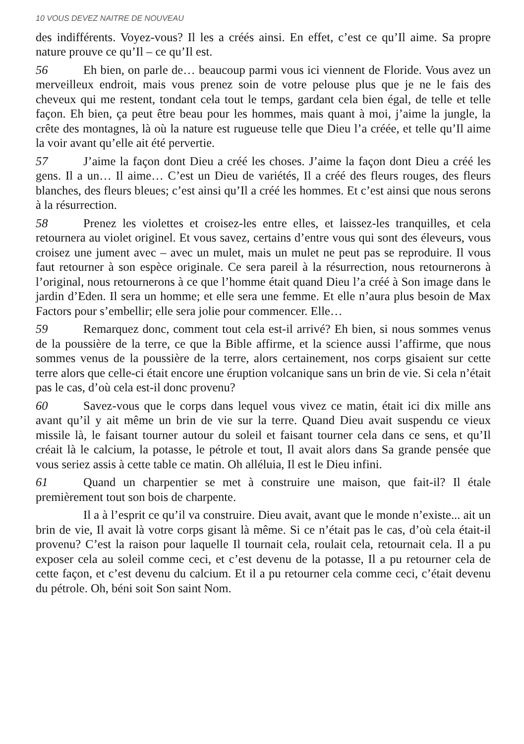10 VOUS DEVEZ NAITRE DE NOUVEAU
des indifférents. Voyez-vous? Il les a créés ainsi. En effet, c’est ce qu’Il aime. Sa propre nature prouve ce qu’Il – ce qu’Il est.
56 Eh bien, on parle de… beaucoup parmi vous ici viennent de Floride. Vous avez un merveilleux endroit, mais vous prenez soin de votre pelouse plus que je ne le fais des cheveux qui me restent, tondant cela tout le temps, gardant cela bien égal, de telle et telle façon. Eh bien, ça peut être beau pour les hommes, mais quant à moi, j’aime la jungle, la crête des montagnes, là où la nature est rugueuse telle que Dieu l’a créée, et telle qu’Il aime la voir avant qu’elle ait été pervertie.
57 J’aime la façon dont Dieu a créé les choses. J’aime la façon dont Dieu a créé les gens. Il a un… Il aime… C’est un Dieu de variétés, Il a créé des fleurs rouges, des fleurs blanches, des fleurs bleues; c’est ainsi qu’Il a créé les hommes. Et c’est ainsi que nous serons à la résurrection.
58 Prenez les violettes et croisez-les entre elles, et laissez-les tranquilles, et cela retournera au violet originel. Et vous savez, certains d’entre vous qui sont des éleveurs, vous croisez une jument avec – avec un mulet, mais un mulet ne peut pas se reproduire. Il vous faut retourner à son espèce originale. Ce sera pareil à la résurrection, nous retournerons à l’original, nous retournerons à ce que l’homme était quand Dieu l’a créé à Son image dans le jardin d’Eden. Il sera un homme; et elle sera une femme. Et elle n’aura plus besoin de Max Factors pour s’embellir; elle sera jolie pour commencer. Elle…
59 Remarquez donc, comment tout cela est-il arrivé? Eh bien, si nous sommes venus de la poussière de la terre, ce que la Bible affirme, et la science aussi l’affirme, que nous sommes venus de la poussière de la terre, alors certainement, nos corps gisaient sur cette terre alors que celle-ci était encore une éruption volcanique sans un brin de vie. Si cela n’était pas le cas, d’où cela est-il donc provenu?
60 Savez-vous que le corps dans lequel vous vivez ce matin, était ici dix mille ans avant qu’il y ait même un brin de vie sur la terre. Quand Dieu avait suspendu ce vieux missile là, le faisant tourner autour du soleil et faisant tourner cela dans ce sens, et qu’Il créait là le calcium, la potasse, le pétrole et tout, Il avait alors dans Sa grande pensée que vous seriez assis à cette table ce matin. Oh alléluia, Il est le Dieu infini.
61 Quand un charpentier se met à construire une maison, que fait-il? Il étale premièrement tout son bois de charpente.
Il a à l’esprit ce qu’il va construire. Dieu avait, avant que le monde n’existe... ait un brin de vie, Il avait là votre corps gisant là même. Si ce n’était pas le cas, d’où cela était-il provenu? C’est la raison pour laquelle Il tournait cela, roulait cela, retournait cela. Il a pu exposer cela au soleil comme ceci, et c’est devenu de la potasse, Il a pu retourner cela de cette façon, et c’est devenu du calcium. Et il a pu retourner cela comme ceci, c’était devenu du pétrole. Oh, béni soit Son saint Nom.